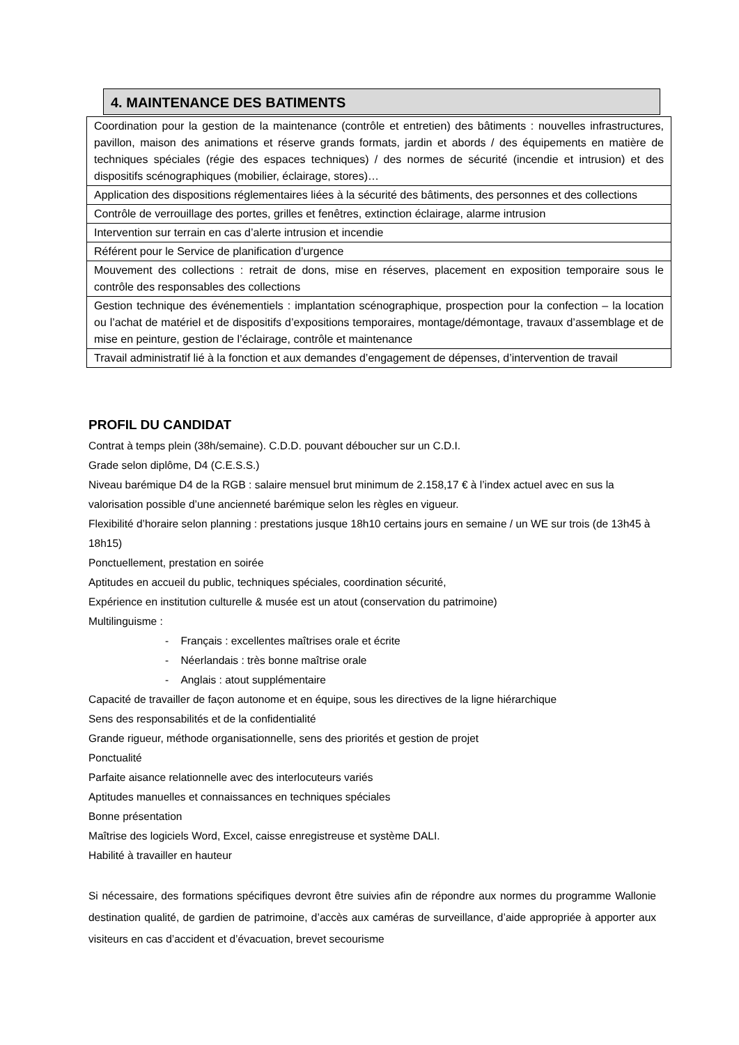4. MAINTENANCE DES BATIMENTS
| Coordination pour la gestion de la maintenance (contrôle et entretien) des bâtiments : nouvelles infrastructures, pavillon, maison des animations et réserve grands formats, jardin et abords / des équipements en matière de techniques spéciales (régie des espaces techniques) / des normes de sécurité (incendie et intrusion) et des dispositifs scénographiques (mobilier, éclairage, stores)… |
| Application des dispositions réglementaires liées à la sécurité des bâtiments, des personnes et des collections |
| Contrôle de verrouillage des portes, grilles et fenêtres, extinction éclairage, alarme intrusion |
| Intervention sur terrain en cas d’alerte intrusion et incendie |
| Référent pour le Service de planification d’urgence |
| Mouvement des collections : retrait de dons, mise en réserves, placement en exposition temporaire sous le contrôle des responsables des collections |
| Gestion technique des événementiels : implantation scénographique, prospection pour la confection – la location ou l’achat de matériel et de dispositifs d’expositions temporaires, montage/démontage, travaux d’assemblage et de mise en peinture, gestion de l’éclairage, contrôle et maintenance |
| Travail administratif lié à la fonction et aux demandes d’engagement de dépenses, d’intervention de travail |
PROFIL DU CANDIDAT
Contrat à temps plein (38h/semaine). C.D.D. pouvant déboucher sur un C.D.I.
Grade selon diplôme, D4 (C.E.S.S.)
Niveau barémique D4 de la RGB : salaire mensuel brut minimum de 2.158,17 € à l’index actuel avec en sus la valorisation possible d’une ancienneté barémique selon les règles en vigueur.
Flexibilité d’horaire selon planning : prestations jusque 18h10 certains jours en semaine / un WE sur trois (de 13h45 à 18h15)
Ponctuellement, prestation en soirée
Aptitudes en accueil du public, techniques spéciales, coordination sécurité,
Expérience en institution culturelle & musée est un atout (conservation du patrimoine)
Multilinguisme :
- Français : excellentes maîtrises orale et écrite
- Néerlandais : très bonne maîtrise orale
- Anglais : atout supplémentaire
Capacité de travailler de façon autonome et en équipe, sous les directives de la ligne hiérarchique
Sens des responsabilités et de la confidentialité
Grande rigueur, méthode organisationnelle, sens des priorités et gestion de projet
Ponctualité
Parfaite aisance relationnelle avec des interlocuteurs variés
Aptitudes manuelles et connaissances en techniques spéciales
Bonne présentation
Maîtrise des logiciels Word, Excel, caisse enregistreuse et système DALI.
Habilité à travailler en hauteur
Si nécessaire, des formations spécifiques devront être suivies afin de répondre aux normes du programme Wallonie destination qualité, de gardien de patrimoine, d’accès aux caméras de surveillance, d’aide appropriée à apporter aux visiteurs en cas d’accident et d’évacuation, brevet secourisme